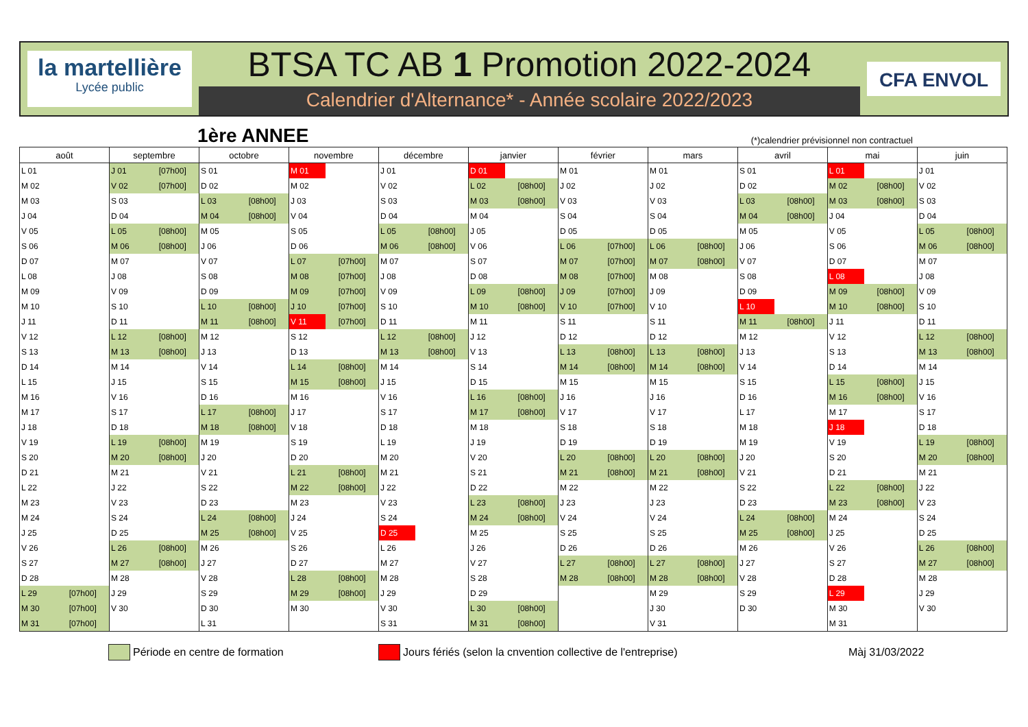la martellière
Lycée public
BTSA TC AB 1 Promotion 2022-2024
Calendrier d'Alternance* - Année scolaire 2022/2023
CFA ENVOL
1ère ANNEE
(*)calendrier prévisionnel non contractuel
| août | | septembre | | octobre | | novembre | | décembre | | janvier | | février | | mars | | avril | | mai | | juin | |
| --- | --- | --- | --- | --- | --- | --- | --- | --- | --- | --- | --- | --- | --- | --- | --- | --- | --- | --- | --- | --- | --- |
| L 01 | | J 01 | [07h00] | S 01 | | M 01 | | J 01 | | D 01 | | M 01 | | M 01 | | S 01 | | L 01 | | J 01 | |
| M 02 | | V 02 | [07h00] | D 02 | | M 02 | | V 02 | | L 02 | [08h00] | J 02 | | J 02 | | D 02 | | M 02 | [08h00] | V 02 | |
| M 03 | | S 03 | | L 03 | [08h00] | J 03 | | S 03 | | M 03 | [08h00] | V 03 | | V 03 | | L 03 | [08h00] | M 03 | [08h00] | S 03 | |
| J 04 | | D 04 | | M 04 | [08h00] | V 04 | | D 04 | | M 04 | | S 04 | | S 04 | | M 04 | [08h00] | J 04 | | D 04 | |
| V 05 | | L 05 | [08h00] | M 05 | | S 05 | | L 05 | [08h00] | J 05 | | D 05 | | D 05 | | M 05 | | V 05 | | L 05 | [08h00] |
| S 06 | | M 06 | [08h00] | J 06 | | D 06 | | M 06 | [08h00] | V 06 | | L 06 | [07h00] | L 06 | [08h00] | J 06 | | S 06 | | M 06 | [08h00] |
| D 07 | | M 07 | | V 07 | | L 07 | [07h00] | M 07 | | S 07 | | M 07 | [07h00] | M 07 | [08h00] | V 07 | | D 07 | | M 07 | |
| L 08 | | J 08 | | S 08 | | M 08 | [07h00] | J 08 | | D 08 | | M 08 | [07h00] | M 08 | | S 08 | | L 08 | | J 08 | |
| M 09 | | V 09 | | D 09 | | M 09 | [07h00] | V 09 | | L 09 | [08h00] | J 09 | [07h00] | J 09 | | D 09 | | M 09 | [08h00] | V 09 | |
| M 10 | | S 10 | | L 10 | [08h00] | J 10 | [07h00] | S 10 | | M 10 | [08h00] | V 10 | [07h00] | V 10 | | L 10 | | M 10 | [08h00] | S 10 | |
| J 11 | | D 11 | | M 11 | [08h00] | V 11 | [07h00] | D 11 | | M 11 | | S 11 | | S 11 | | M 11 | [08h00] | J 11 | | D 11 | |
| V 12 | | L 12 | [08h00] | M 12 | | S 12 | | L 12 | [08h00] | J 12 | | D 12 | | D 12 | | M 12 | | V 12 | | L 12 | [08h00] |
| S 13 | | M 13 | [08h00] | J 13 | | D 13 | | M 13 | [08h00] | V 13 | | L 13 | [08h00] | L 13 | [08h00] | J 13 | | S 13 | | M 13 | [08h00] |
| D 14 | | M 14 | | V 14 | | L 14 | [08h00] | M 14 | | S 14 | | M 14 | [08h00] | M 14 | [08h00] | V 14 | | D 14 | | M 14 | |
| L 15 | | J 15 | | S 15 | | M 15 | [08h00] | J 15 | | D 15 | | M 15 | | M 15 | | S 15 | | L 15 | [08h00] | J 15 | |
| M 16 | | V 16 | | D 16 | | M 16 | | V 16 | | L 16 | [08h00] | J 16 | | J 16 | | D 16 | | M 16 | [08h00] | V 16 | |
| M 17 | | S 17 | | L 17 | [08h00] | J 17 | | S 17 | | M 17 | [08h00] | V 17 | | V 17 | | L 17 | | M 17 | | S 17 | |
| J 18 | | D 18 | | M 18 | [08h00] | V 18 | | D 18 | | M 18 | | S 18 | | S 18 | | M 18 | | J 18 | | D 18 | |
| V 19 | | L 19 | [08h00] | M 19 | | S 19 | | L 19 | | J 19 | | D 19 | | D 19 | | M 19 | | V 19 | | L 19 | [08h00] |
| S 20 | | M 20 | [08h00] | J 20 | | D 20 | | M 20 | | V 20 | | L 20 | [08h00] | L 20 | [08h00] | J 20 | | S 20 | | M 20 | [08h00] |
| D 21 | | M 21 | | V 21 | | L 21 | [08h00] | M 21 | | S 21 | | M 21 | [08h00] | M 21 | [08h00] | V 21 | | D 21 | | M 21 | |
| L 22 | | J 22 | | S 22 | | M 22 | [08h00] | J 22 | | D 22 | | M 22 | | M 22 | | S 22 | | L 22 | [08h00] | J 22 | |
| M 23 | | V 23 | | D 23 | | M 23 | | V 23 | | L 23 | [08h00] | J 23 | | J 23 | | D 23 | | M 23 | [08h00] | V 23 | |
| M 24 | | S 24 | | L 24 | [08h00] | J 24 | | S 24 | | M 24 | [08h00] | V 24 | | V 24 | | L 24 | [08h00] | M 24 | | S 24 | |
| J 25 | | D 25 | | M 25 | [08h00] | V 25 | | D 25 | | M 25 | | S 25 | | S 25 | | M 25 | [08h00] | J 25 | | D 25 | |
| V 26 | | L 26 | [08h00] | M 26 | | S 26 | | L 26 | | J 26 | | D 26 | | D 26 | | M 26 | | V 26 | | L 26 | [08h00] |
| S 27 | | M 27 | [08h00] | J 27 | | D 27 | | M 27 | | V 27 | | L 27 | [08h00] | L 27 | [08h00] | J 27 | | S 27 | | M 27 | [08h00] |
| D 28 | | M 28 | | V 28 | | L 28 | [08h00] | M 28 | | S 28 | | M 28 | [08h00] | M 28 | [08h00] | V 28 | | D 28 | | M 28 | |
| L 29 | [07h00] | J 29 | | S 29 | | M 29 | [08h00] | J 29 | | D 29 | | | | M 29 | | S 29 | | L 29 | | J 29 | |
| M 30 | [07h00] | V 30 | | D 30 | | M 30 | | V 30 | | L 30 | [08h00] | | | J 30 | | D 30 | | M 30 | | V 30 | |
| M 31 | [07h00] | | | L 31 | | | | S 31 | | M 31 | [08h00] | | | V 31 | | | | M 31 | | | |
Période en centre de formation Jours fériés (selon la cnvention collective de l'entreprise) Màj 31/03/2022